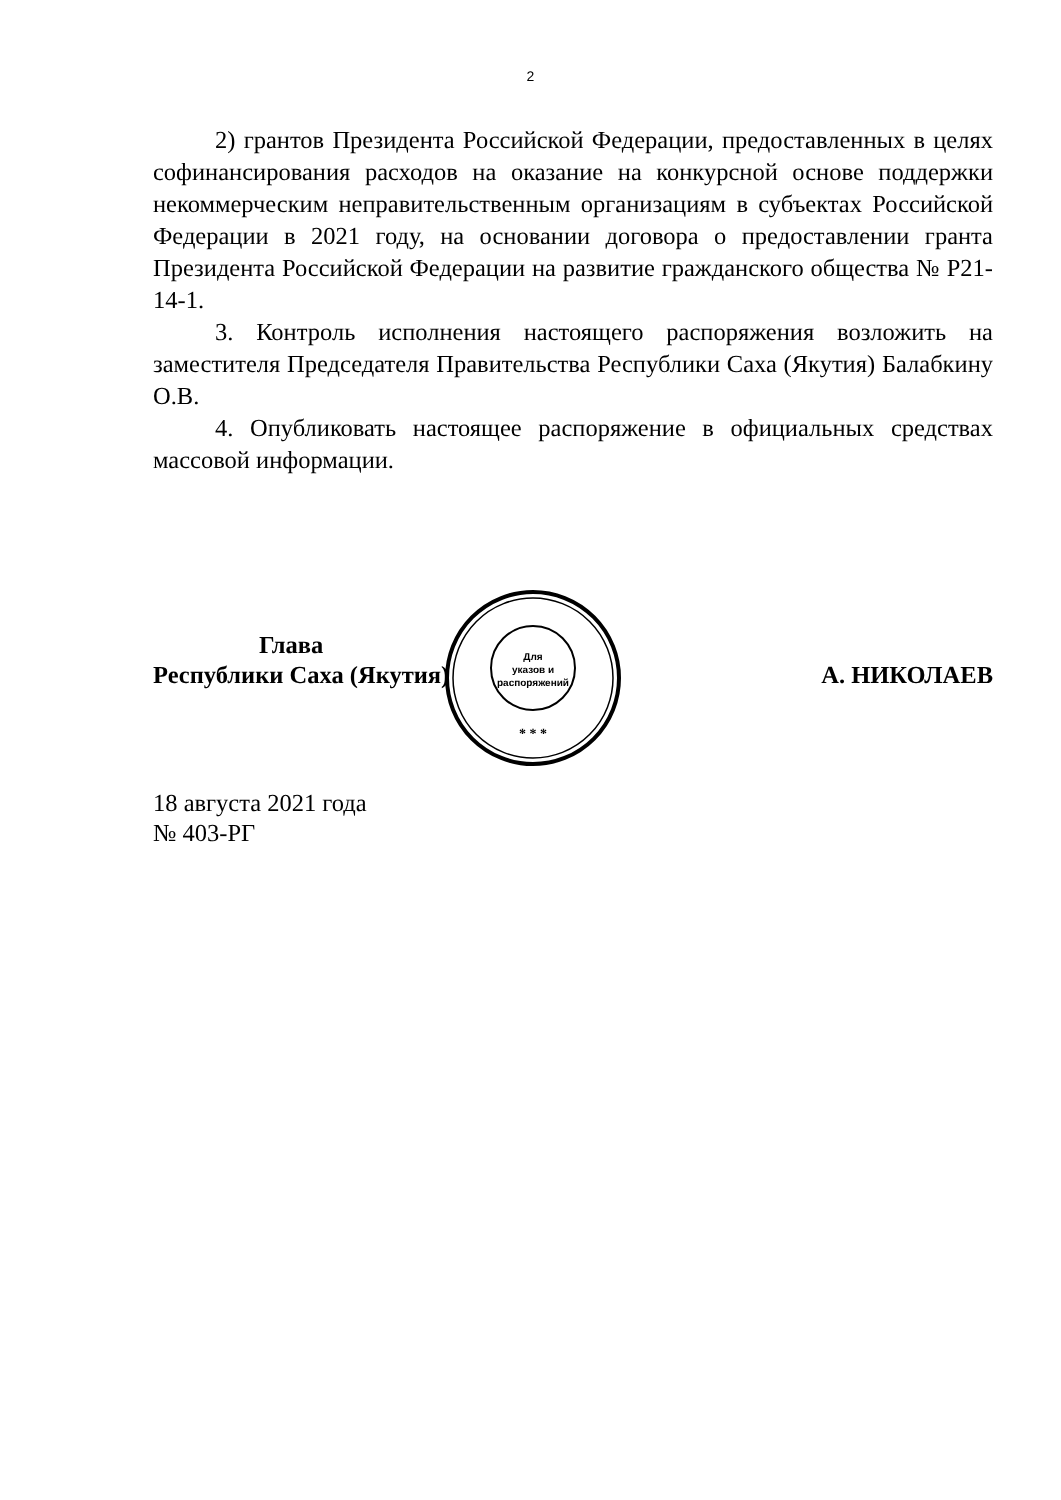2
2) грантов Президента Российской Федерации, предоставленных в целях софинансирования расходов на оказание на конкурсной основе поддержки некоммерческим неправительственным организациям в субъектах Российской Федерации в 2021 году, на основании договора о предоставлении гранта Президента Российской Федерации на развитие гражданского общества № Р21-14-1.
3. Контроль исполнения настоящего распоряжения возложить на заместителя Председателя Правительства Республики Саха (Якутия) Балабкину О.В.
4. Опубликовать настоящее распоряжение в официальных средствах массовой информации.
Для
указов и
распоряжений
* * *
Глава
Республики Саха (Якутия)
А. НИКОЛАЕВ
18 августа 2021 года
№ 403-РГ